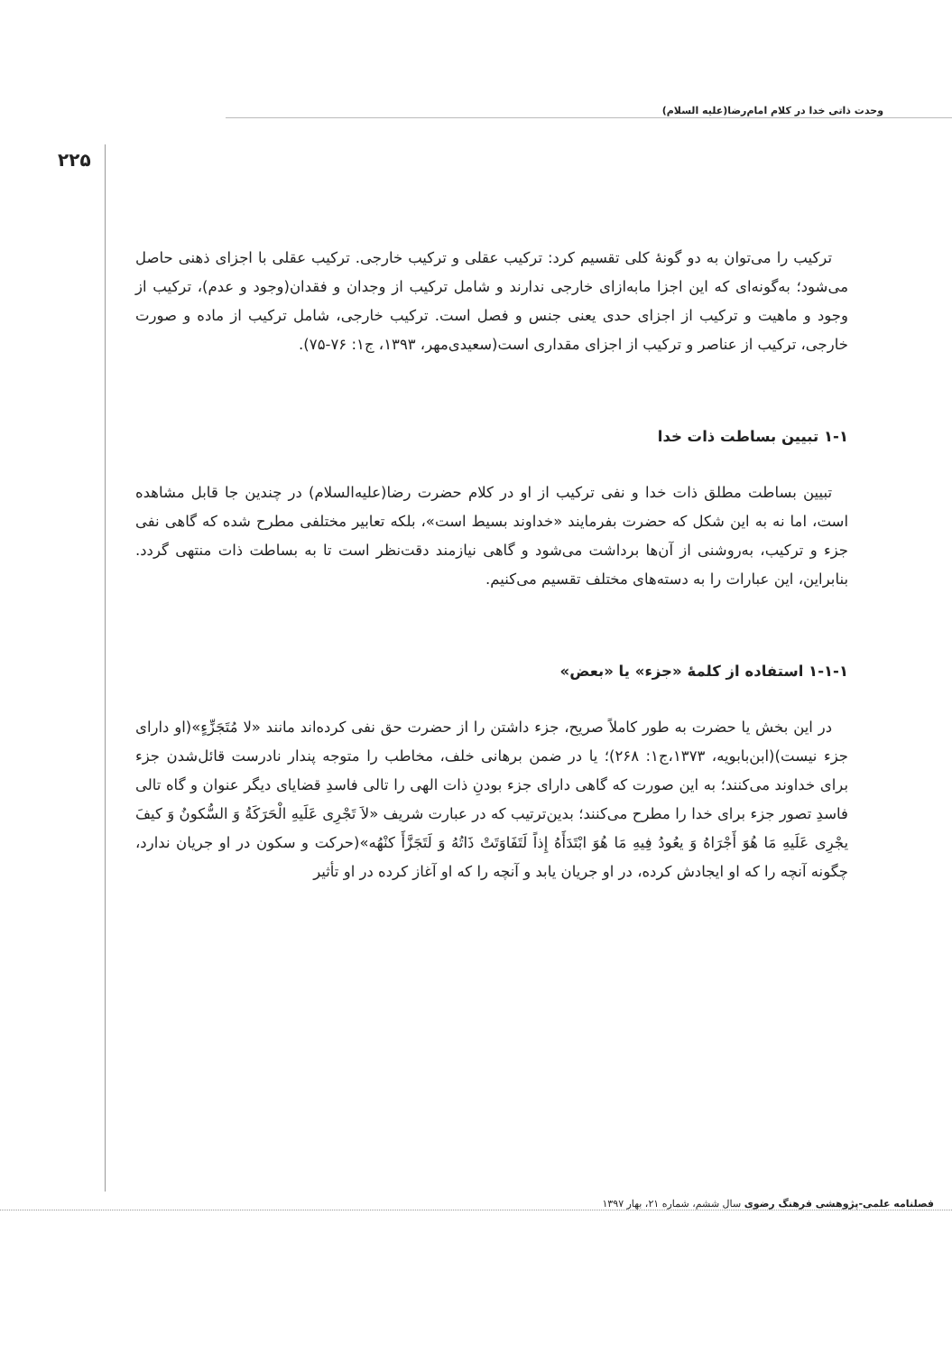وحدت ذاتی خدا در کلام امام‌رضا(علیه السلام)
۲۲۵
ترکیب را می‌توان به دو گونهٔ کلی تقسیم کرد: ترکیب عقلی و ترکیب خارجی. ترکیب عقلی با اجزای ذهنی حاصل می‌شود؛ به‌گونه‌ای که این اجزا مابه‌ازای خارجی ندارند و شامل ترکیب از وجدان و فقدان(وجود و عدم)، ترکیب از وجود و ماهیت و ترکیب از اجزای حدی یعنی جنس و فصل است. ترکیب خارجی، شامل ترکیب از ماده و صورت خارجی، ترکیب از عناصر و ترکیب از اجزای مقداری است(سعیدی‌مهر، ۱۳۹۳، ج۱: ۷۶-۷۵).
۱-۱ تبیین بساطت ذات خدا
تبیین بساطت مطلق ذات خدا و نفی ترکیب از او در کلام حضرت رضا(علیه‌السلام) در چندین جا قابل مشاهده است، اما نه به این شکل که حضرت بفرمایند «خداوند بسیط است»، بلکه تعابیر مختلفی مطرح شده که گاهی نفی جزء و ترکیب، به‌روشنی از آن‌ها برداشت می‌شود و گاهی نیازمند دقت‌نظر است تا به بساطت ذات منتهی گردد. بنابراین، این عبارات را به دسته‌های مختلف تقسیم می‌کنیم.
۱-۱-۱ استفاده از کلمهٔ «جزء» یا «بعض»
در این بخش یا حضرت به طور کاملاً صریح، جزء داشتن را از حضرت حق نفی کرده‌اند مانند «لا مُتَجَزِّءٍ»(او دارای جزء نیست)(ابن‌بابویه، ۱۳۷۳،ج۱: ۲۶۸)؛ یا در ضمن برهانی خلف، مخاطب را متوجه پندار نادرست قائل‌شدن جزء برای خداوند می‌کنند؛ به این صورت که گاهی دارای جزء بودنِ ذات الهی را تالی فاسدِ قضایای دیگر عنوان و گاه تالی فاسدِ تصور جزء برای خدا را مطرح می‌کنند؛ بدین‌ترتیب که در عبارت شریف «لاَ تَجْرِی عَلَیهِ الْحَرَکَةُ وَ السُّکونُ وَ کیفَ یجْرِی عَلَیهِ مَا هُوَ أَجْرَاهُ وَ یعُودُ فِیهِ مَا هُوَ ابْتَدَأَهُ إِذاً لَتَفَاوَتَتْ ذَاتُهُ وَ لَتَجَزَّأَ کنْهُه»(حرکت و سکون در او جریان ندارد، چگونه آنچه را که او ایجادش کرده، در او جریان یابد و آنچه را که او آغاز کرده در او تأثیر
فصلنامه علمی-پژوهشی فرهنگ رضوی سال ششم، شماره ۲۱، بهار ۱۳۹۷